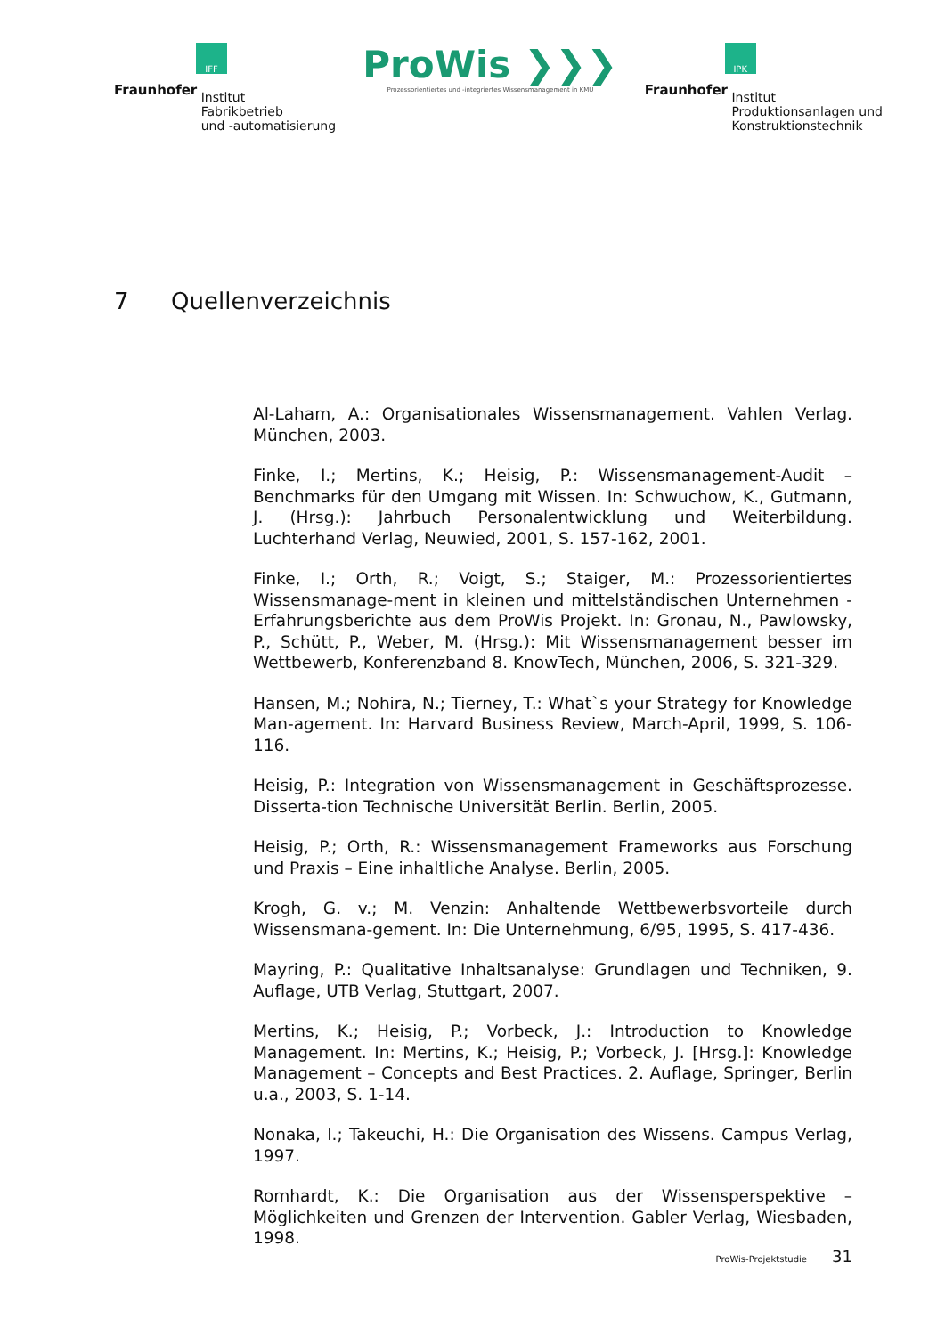IFF
Fraunhofer Institut
Fabrikbetrieb
und -automatisierung
ProWis ❯❯❯
Prozessorientiertes und -integriertes Wissensmanagement in KMU
IPK
Fraunhofer Institut
Produktionsanlagen und
Konstruktionstechnik
7 Quellenverzeichnis
Al-Laham, A.: Organisationales Wissensmanagement. Vahlen Verlag. München, 2003.
Finke, I.; Mertins, K.; Heisig, P.: Wissensmanagement-Audit – Benchmarks für den Umgang mit Wissen. In: Schwuchow, K., Gutmann, J. (Hrsg.): Jahrbuch Personalentwicklung und Weiterbildung. Luchterhand Verlag, Neuwied, 2001, S. 157-162, 2001.
Finke, I.; Orth, R.; Voigt, S.; Staiger, M.: Prozessorientiertes Wissensmanage-ment in kleinen und mittelständischen Unternehmen - Erfahrungsberichte aus dem ProWis Projekt. In: Gronau, N., Pawlowsky, P., Schütt, P., Weber, M. (Hrsg.): Mit Wissensmanagement besser im Wettbewerb, Konferenzband 8. KnowTech, München, 2006, S. 321-329.
Hansen, M.; Nohira, N.; Tierney, T.: What`s your Strategy for Knowledge Man-agement. In: Harvard Business Review, March-April, 1999, S. 106-116.
Heisig, P.: Integration von Wissensmanagement in Geschäftsprozesse. Disserta-tion Technische Universität Berlin. Berlin, 2005.
Heisig, P.; Orth, R.: Wissensmanagement Frameworks aus Forschung und Praxis – Eine inhaltliche Analyse. Berlin, 2005.
Krogh, G. v.; M. Venzin: Anhaltende Wettbewerbsvorteile durch Wissensmana-gement. In: Die Unternehmung, 6/95, 1995, S. 417-436.
Mayring, P.: Qualitative Inhaltsanalyse: Grundlagen und Techniken, 9. Auflage, UTB Verlag, Stuttgart, 2007.
Mertins, K.; Heisig, P.; Vorbeck, J.: Introduction to Knowledge Management. In: Mertins, K.; Heisig, P.; Vorbeck, J. [Hrsg.]: Knowledge Management – Concepts and Best Practices. 2. Auflage, Springer, Berlin u.a., 2003, S. 1-14.
Nonaka, I.; Takeuchi, H.: Die Organisation des Wissens. Campus Verlag, 1997.
Romhardt, K.: Die Organisation aus der Wissensperspektive – Möglichkeiten und Grenzen der Intervention. Gabler Verlag, Wiesbaden, 1998.
ProWis-Projektstudie 31